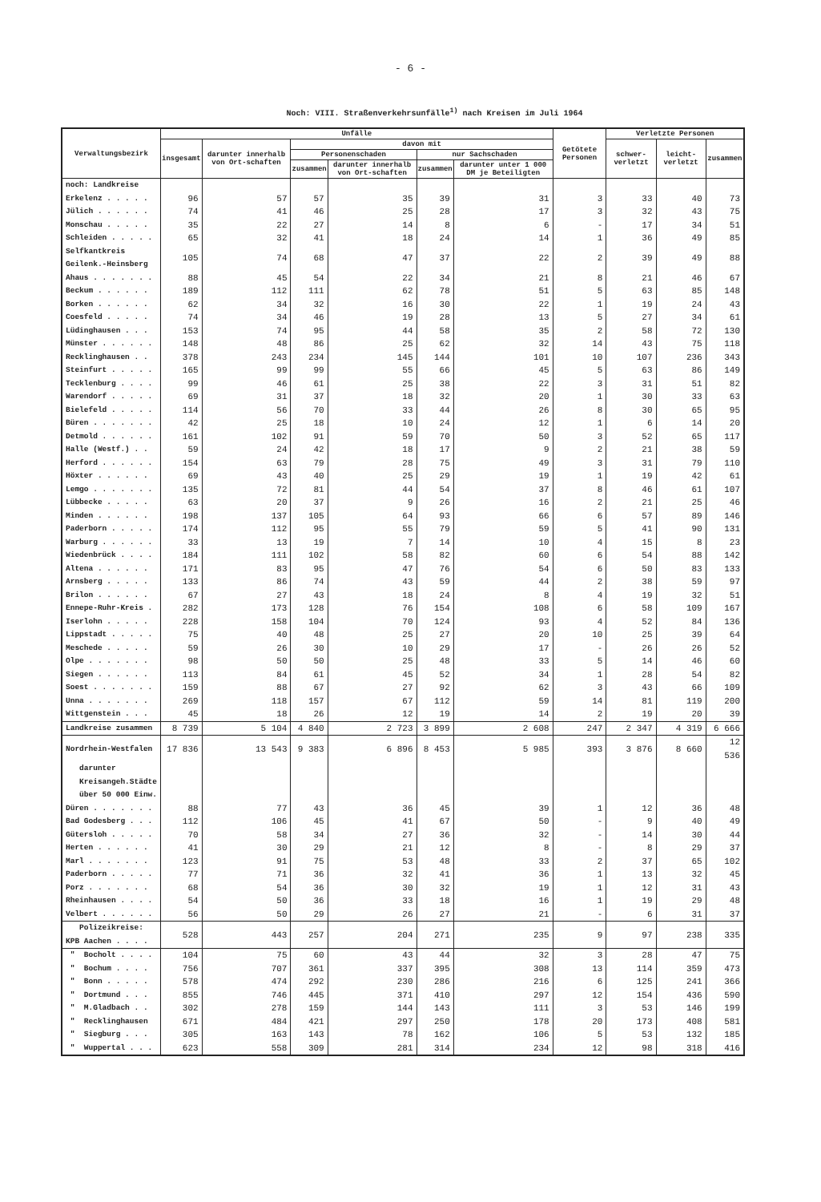- 6 -
Noch: VIII. Straßenverkehrsunfälle<sup>1)</sup> nach Kreisen im Juli 1964
| Verwaltungsbezirk | Unfälle | | | | | | Getötete Personen | Verletzte Personen | | |
| --- | --- | --- | --- | --- | --- | --- | --- | --- | --- | --- |
| | insgesamt | darunter innerhalb von Ort-schaften | davon mit | | | | | schwer-verletzt | leicht-verletzt | zusammen |
| | | | Personenschaden | | nur Sachschaden | | | | | |
| | | | zusammen | darunter innerhalb von Ort-schaften | zusammen | darunter unter 1 000 DM je Beteiligten | | | | |
| noch: Landkreise | | | | | | | | | | |
| Erkelenz . . . . . | 96 | 57 | 57 | 35 | 39 | 31 | 3 | 33 | 40 | 73 |
| Jülich . . . . . . | 74 | 41 | 46 | 25 | 28 | 17 | 3 | 32 | 43 | 75 |
| Monschau . . . . . | 35 | 22 | 27 | 14 | 8 | 6 | - | 17 | 34 | 51 |
| Schleiden . . . . . | 65 | 32 | 41 | 18 | 24 | 14 | 1 | 36 | 49 | 85 |
| Selfkantkreis Geilenk.-Heinsberg | 105 | 74 | 68 | 47 | 37 | 22 | 2 | 39 | 49 | 88 |
| Ahaus . . . . . . . | 88 | 45 | 54 | 22 | 34 | 21 | 8 | 21 | 46 | 67 |
| Beckum . . . . . . | 189 | 112 | 111 | 62 | 78 | 51 | 5 | 63 | 85 | 148 |
| Borken . . . . . . | 62 | 34 | 32 | 16 | 30 | 22 | 1 | 19 | 24 | 43 |
| Coesfeld . . . . . | 74 | 34 | 46 | 19 | 28 | 13 | 5 | 27 | 34 | 61 |
| Lüdinghausen . . . | 153 | 74 | 95 | 44 | 58 | 35 | 2 | 58 | 72 | 130 |
| Münster . . . . . . | 148 | 48 | 86 | 25 | 62 | 32 | 14 | 43 | 75 | 118 |
| Recklinghausen . . | 378 | 243 | 234 | 145 | 144 | 101 | 10 | 107 | 236 | 343 |
| Steinfurt . . . . . | 165 | 99 | 99 | 55 | 66 | 45 | 5 | 63 | 86 | 149 |
| Tecklenburg . . . . | 99 | 46 | 61 | 25 | 38 | 22 | 3 | 31 | 51 | 82 |
| Warendorf . . . . . | 69 | 31 | 37 | 18 | 32 | 20 | 1 | 30 | 33 | 63 |
| Bielefeld . . . . . | 114 | 56 | 70 | 33 | 44 | 26 | 8 | 30 | 65 | 95 |
| Büren . . . . . . . | 42 | 25 | 18 | 10 | 24 | 12 | 1 | 6 | 14 | 20 |
| Detmold . . . . . . | 161 | 102 | 91 | 59 | 70 | 50 | 3 | 52 | 65 | 117 |
| Halle (Westf.) . . | 59 | 24 | 42 | 18 | 17 | 9 | 2 | 21 | 38 | 59 |
| Herford . . . . . . | 154 | 63 | 79 | 28 | 75 | 49 | 3 | 31 | 79 | 110 |
| Höxter . . . . . . | 69 | 43 | 40 | 25 | 29 | 19 | 1 | 19 | 42 | 61 |
| Lemgo . . . . . . . | 135 | 72 | 81 | 44 | 54 | 37 | 8 | 46 | 61 | 107 |
| Lübbecke . . . . . | 63 | 20 | 37 | 9 | 26 | 16 | 2 | 21 | 25 | 46 |
| Minden . . . . . . | 198 | 137 | 105 | 64 | 93 | 66 | 6 | 57 | 89 | 146 |
| Paderborn . . . . . | 174 | 112 | 95 | 55 | 79 | 59 | 5 | 41 | 90 | 131 |
| Warburg . . . . . . | 33 | 13 | 19 | 7 | 14 | 10 | 4 | 15 | 8 | 23 |
| Wiedenbrück . . . . | 184 | 111 | 102 | 58 | 82 | 60 | 6 | 54 | 88 | 142 |
| Altena . . . . . . | 171 | 83 | 95 | 47 | 76 | 54 | 6 | 50 | 83 | 133 |
| Arnsberg . . . . . | 133 | 86 | 74 | 43 | 59 | 44 | 2 | 38 | 59 | 97 |
| Brilon . . . . . . | 67 | 27 | 43 | 18 | 24 | 8 | 4 | 19 | 32 | 51 |
| Ennepe-Ruhr-Kreis . | 282 | 173 | 128 | 76 | 154 | 108 | 6 | 58 | 109 | 167 |
| Iserlohn . . . . . | 228 | 158 | 104 | 70 | 124 | 93 | 4 | 52 | 84 | 136 |
| Lippstadt . . . . . | 75 | 40 | 48 | 25 | 27 | 20 | 10 | 25 | 39 | 64 |
| Meschede . . . . . | 59 | 26 | 30 | 10 | 29 | 17 | - | 26 | 26 | 52 |
| Olpe . . . . . . . | 98 | 50 | 50 | 25 | 48 | 33 | 5 | 14 | 46 | 60 |
| Siegen . . . . . . | 113 | 84 | 61 | 45 | 52 | 34 | 1 | 28 | 54 | 82 |
| Soest . . . . . . . | 159 | 88 | 67 | 27 | 92 | 62 | 3 | 43 | 66 | 109 |
| Unna . . . . . . . | 269 | 118 | 157 | 67 | 112 | 59 | 14 | 81 | 119 | 200 |
| Wittgenstein . . . | 45 | 18 | 26 | 12 | 19 | 14 | 2 | 19 | 20 | 39 |
| Landkreise zusammen | 8 739 | 5 104 | 4 840 | 2 723 | 3 899 | 2 608 | 247 | 2 347 | 4 319 | 6 666 |
| Nordrhein-Westfalen | 17 836 | 13 543 | 9 383 | 6 896 | 8 453 | 5 985 | 393 | 3 876 | 8 660 | 12 536 |
| darunter Kreisangeh.Städte über 50 000 Einw. | | | | | | | | | | |
| Düren . . . . . . . | 88 | 77 | 43 | 36 | 45 | 39 | 1 | 12 | 36 | 48 |
| Bad Godesberg . . . | 112 | 106 | 45 | 41 | 67 | 50 | - | 9 | 40 | 49 |
| Gütersloh . . . . . | 70 | 58 | 34 | 27 | 36 | 32 | - | 14 | 30 | 44 |
| Herten . . . . . . | 41 | 30 | 29 | 21 | 12 | 8 | - | 8 | 29 | 37 |
| Marl . . . . . . . | 123 | 91 | 75 | 53 | 48 | 33 | 2 | 37 | 65 | 102 |
| Paderborn . . . . . | 77 | 71 | 36 | 32 | 41 | 36 | 1 | 13 | 32 | 45 |
| Porz . . . . . . . | 68 | 54 | 36 | 30 | 32 | 19 | 1 | 12 | 31 | 43 |
| Rheinhausen . . . . | 54 | 50 | 36 | 33 | 18 | 16 | 1 | 19 | 29 | 48 |
| Velbert . . . . . . | 56 | 50 | 29 | 26 | 27 | 21 | - | 6 | 31 | 37 |
| Polizeikreise: KPB Aachen . . . . | 528 | 443 | 257 | 204 | 271 | 235 | 9 | 97 | 238 | 335 |
| " Bocholt . . . . | 104 | 75 | 60 | 43 | 44 | 32 | 3 | 28 | 47 | 75 |
| " Bochum . . . . | 756 | 707 | 361 | 337 | 395 | 308 | 13 | 114 | 359 | 473 |
| " Bonn . . . . . | 578 | 474 | 292 | 230 | 286 | 216 | 6 | 125 | 241 | 366 |
| " Dortmund . . . | 855 | 746 | 445 | 371 | 410 | 297 | 12 | 154 | 436 | 590 |
| " M.Gladbach . . | 302 | 278 | 159 | 144 | 143 | 111 | 3 | 53 | 146 | 199 |
| " Recklinghausen | 671 | 484 | 421 | 297 | 250 | 178 | 20 | 173 | 408 | 581 |
| " Siegburg . . . | 305 | 163 | 143 | 78 | 162 | 106 | 5 | 53 | 132 | 185 |
| " Wuppertal . . . | 623 | 558 | 309 | 281 | 314 | 234 | 12 | 98 | 318 | 416 |